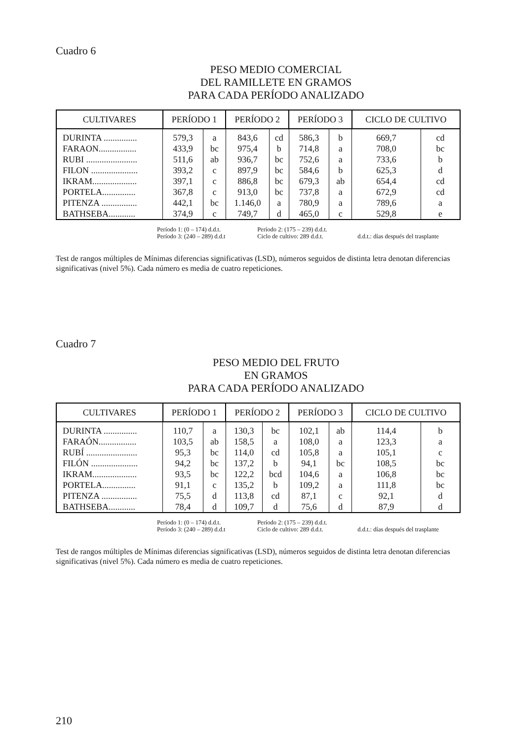Cuadro 6
PESO MEDIO COMERCIAL
DEL RAMILLETE EN GRAMOS
PARA CADA PERÍODO ANALIZADO
| CULTIVARES | PERÍODO 1 | | PERÍODO 2 | | PERÍODO 3 | | CICLO DE CULTIVO | |
| --- | --- | --- | --- | --- | --- | --- | --- | --- |
| DURINTA ............... | 579,3 | a | 843,6 | cd | 586,3 | b | 669,7 | cd |
| FARAON................. | 433,9 | bc | 975,4 | b | 714,8 | a | 708,0 | bc |
| RUBI ....................... | 511,6 | ab | 936,7 | bc | 752,6 | a | 733,6 | b |
| FILON ..................... | 393,2 | c | 897,9 | bc | 584,6 | b | 625,3 | d |
| IKRAM.................... | 397,1 | c | 886,8 | bc | 679,3 | ab | 654,4 | cd |
| PORTELA............... | 367,8 | c | 913,0 | bc | 737,8 | a | 672,9 | cd |
| PITENZA ................ | 442,1 | bc | 1.146,0 | a | 780,9 | a | 789,6 | a |
| BATHSEBA............ | 374,9 | c | 749,7 | d | 465,0 | c | 529,8 | e |
Período 1: (0 – 174) d.d.t. Período 2: (175 – 239) d.d.t.
Período 3: (240 – 289) d.d.t Ciclo de cultivo: 289 d.d.t. d.d.t.: días después del trasplante
Test de rangos múltiples de Mínimas diferencias significativas (LSD), números seguidos de distinta letra denotan diferencias significativas (nivel 5%). Cada número es media de cuatro repeticiones.
Cuadro 7
PESO MEDIO DEL FRUTO
EN GRAMOS
PARA CADA PERÍODO ANALIZADO
| CULTIVARES | PERÍODO 1 | | PERÍODO 2 | | PERÍODO 3 | | CICLO DE CULTIVO | |
| --- | --- | --- | --- | --- | --- | --- | --- | --- |
| DURINTA ............... | 110,7 | a | 130,3 | bc | 102,1 | ab | 114,4 | b |
| FARAÓN................. | 103,5 | ab | 158,5 | a | 108,0 | a | 123,3 | a |
| RUBÍ ....................... | 95,3 | bc | 114,0 | cd | 105,8 | a | 105,1 | c |
| FILÓN ..................... | 94,2 | bc | 137,2 | b | 94,1 | bc | 108,5 | bc |
| IKRAM.................... | 93,5 | bc | 122,2 | bcd | 104,6 | a | 106,8 | bc |
| PORTELA............... | 91,1 | c | 135,2 | b | 109,2 | a | 111,8 | bc |
| PITENZA ................ | 75,5 | d | 113,8 | cd | 87,1 | c | 92,1 | d |
| BATHSEBA............ | 78,4 | d | 109,7 | d | 75,6 | d | 87,9 | d |
Período 1: (0 – 174) d.d.t. Período 2: (175 – 239) d.d.t.
Período 3: (240 – 289) d.d.t Ciclo de cultivo: 289 d.d.t. d.d.t.: días después del trasplante
Test de rangos múltiples de Mínimas diferencias significativas (LSD), números seguidos de distinta letra denotan diferencias significativas (nivel 5%). Cada número es media de cuatro repeticiones.
210